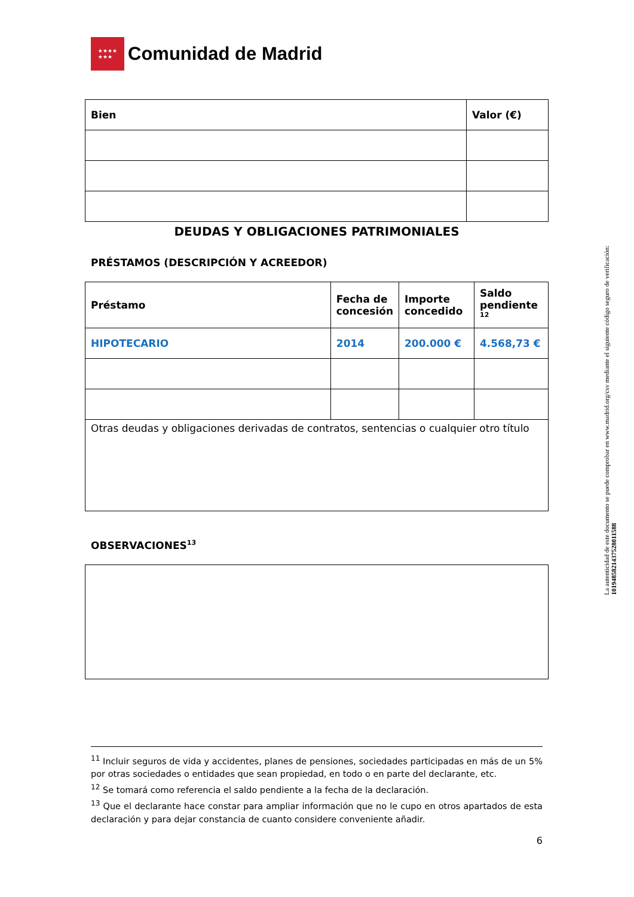★★★★
★★★
Comunidad de Madrid
| Bien | Valor (€) |
| --- | --- |
DEUDAS Y OBLIGACIONES PATRIMONIALES
PRÉSTAMOS (DESCRIPCIÓN Y ACREEDOR)
| Préstamo | Fecha de concesión | Importe concedido | Saldo pendiente <sup>12</sup> |
| --- | --- | --- | --- |
| HIPOTECARIO | 2014 | 200.000 € | 4.568,73 € |
| Otras deudas y obligaciones derivadas de contratos, sentencias o cualquier otro título | | | |
OBSERVACIONES<sup>13</sup>
<sup>11</sup> Incluir seguros de vida y accidentes, planes de pensiones, sociedades participadas en más de un 5% por otras sociedades o entidades que sean propiedad, en todo o en parte del declarante, etc.
<sup>12</sup> Se tomará como referencia el saldo pendiente a la fecha de la declaración.
<sup>13</sup> Que el declarante hace constar para ampliar información que no le cupo en otros apartados de esta declaración y para dejar constancia de cuanto considere conveniente añadir.
6
La autenticidad de este documento se puede comprobar en www.madrid.org/csv mediante el siguiente código seguro de verificación: 1019485821437528011588